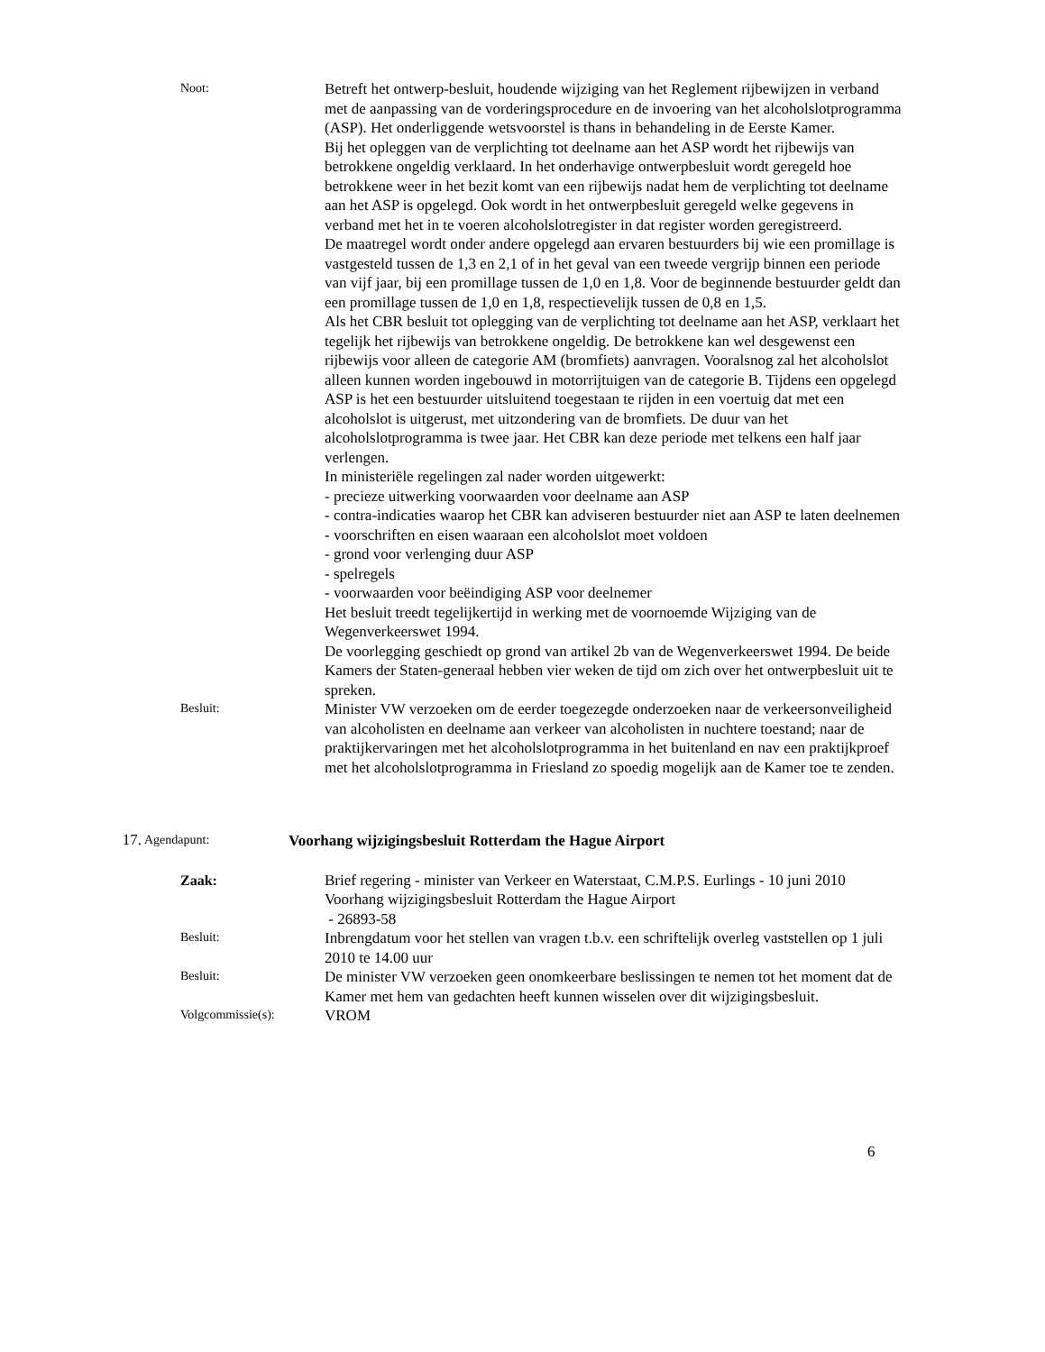Noot:
Betreft het ontwerp-besluit, houdende wijziging van het Reglement rijbewijzen in verband met de aanpassing van de vorderingsprocedure en de invoering van het alcoholslotprogramma (ASP). Het onderliggende wetsvoorstel is thans in behandeling in de Eerste Kamer.
Bij het opleggen van de verplichting tot deelname aan het ASP wordt het rijbewijs van betrokkene ongeldig verklaard. In het onderhavige ontwerpbesluit wordt geregeld hoe betrokkene weer in het bezit komt van een rijbewijs nadat hem de verplichting tot deelname aan het ASP is opgelegd. Ook wordt in het ontwerpbesluit geregeld welke gegevens in verband met het in te voeren alcoholslotregister in dat register worden geregistreerd.
De maatregel wordt onder andere opgelegd aan ervaren bestuurders bij wie een promillage is vastgesteld tussen de 1,3 en 2,1 of in het geval van een tweede vergrijp binnen een periode van vijf jaar, bij een promillage tussen de 1,0 en 1,8. Voor de beginnende bestuurder geldt dan een promillage tussen de 1,0 en 1,8, respectievelijk tussen de 0,8 en 1,5.
Als het CBR besluit tot oplegging van de verplichting tot deelname aan het ASP, verklaart het tegelijk het rijbewijs van betrokkene ongeldig. De betrokkene kan wel desgewenst een rijbewijs voor alleen de categorie AM (bromfiets) aanvragen. Vooralsnog zal het alcoholslot alleen kunnen worden ingebouwd in motorrijtuigen van de categorie B. Tijdens een opgelegd ASP is het een bestuurder uitsluitend toegestaan te rijden in een voertuig dat met een alcoholslot is uitgerust, met uitzondering van de bromfiets. De duur van het alcoholslotprogramma is twee jaar. Het CBR kan deze periode met telkens een half jaar verlengen.
In ministeriële regelingen zal nader worden uitgewerkt:
- precieze uitwerking voorwaarden voor deelname aan ASP
- contra-indicaties waarop het CBR kan adviseren bestuurder niet aan ASP te laten deelnemen
- voorschriften en eisen waaraan een alcoholslot moet voldoen
- grond voor verlenging duur ASP
- spelregels
- voorwaarden voor beëindiging ASP voor deelnemer
Het besluit treedt tegelijkertijd in werking met de voornoemde Wijziging van de Wegenverkeerswet 1994.
De voorlegging geschiedt op grond van artikel 2b van de Wegenverkeerswet 1994. De beide Kamers der Staten-generaal hebben vier weken de tijd om zich over het ontwerpbesluit uit te spreken.
Besluit:
Minister VW verzoeken om de eerder toegezegde onderzoeken naar de verkeersonveiligheid van alcoholisten en deelname aan verkeer van alcoholisten in nuchtere toestand; naar de praktijkervaringen met het alcoholslotprogramma in het buitenland en nav een praktijkproef met het alcoholslotprogramma in Friesland zo spoedig mogelijk aan de Kamer toe te zenden.
17.
Agendapunt:
Voorhang wijzigingsbesluit Rotterdam the Hague Airport
Zaak:
Brief regering - minister van Verkeer en Waterstaat, C.M.P.S. Eurlings - 10 juni 2010
Voorhang wijzigingsbesluit Rotterdam the Hague Airport
- 26893-58
Besluit:
Inbrengdatum voor het stellen van vragen t.b.v. een schriftelijk overleg vaststellen op 1 juli 2010 te 14.00 uur
Besluit:
De minister VW verzoeken geen onomkeerbare beslissingen te nemen tot het moment dat de Kamer met hem van gedachten heeft kunnen wisselen over dit wijzigingsbesluit.
Volgcommissie(s):
VROM
6